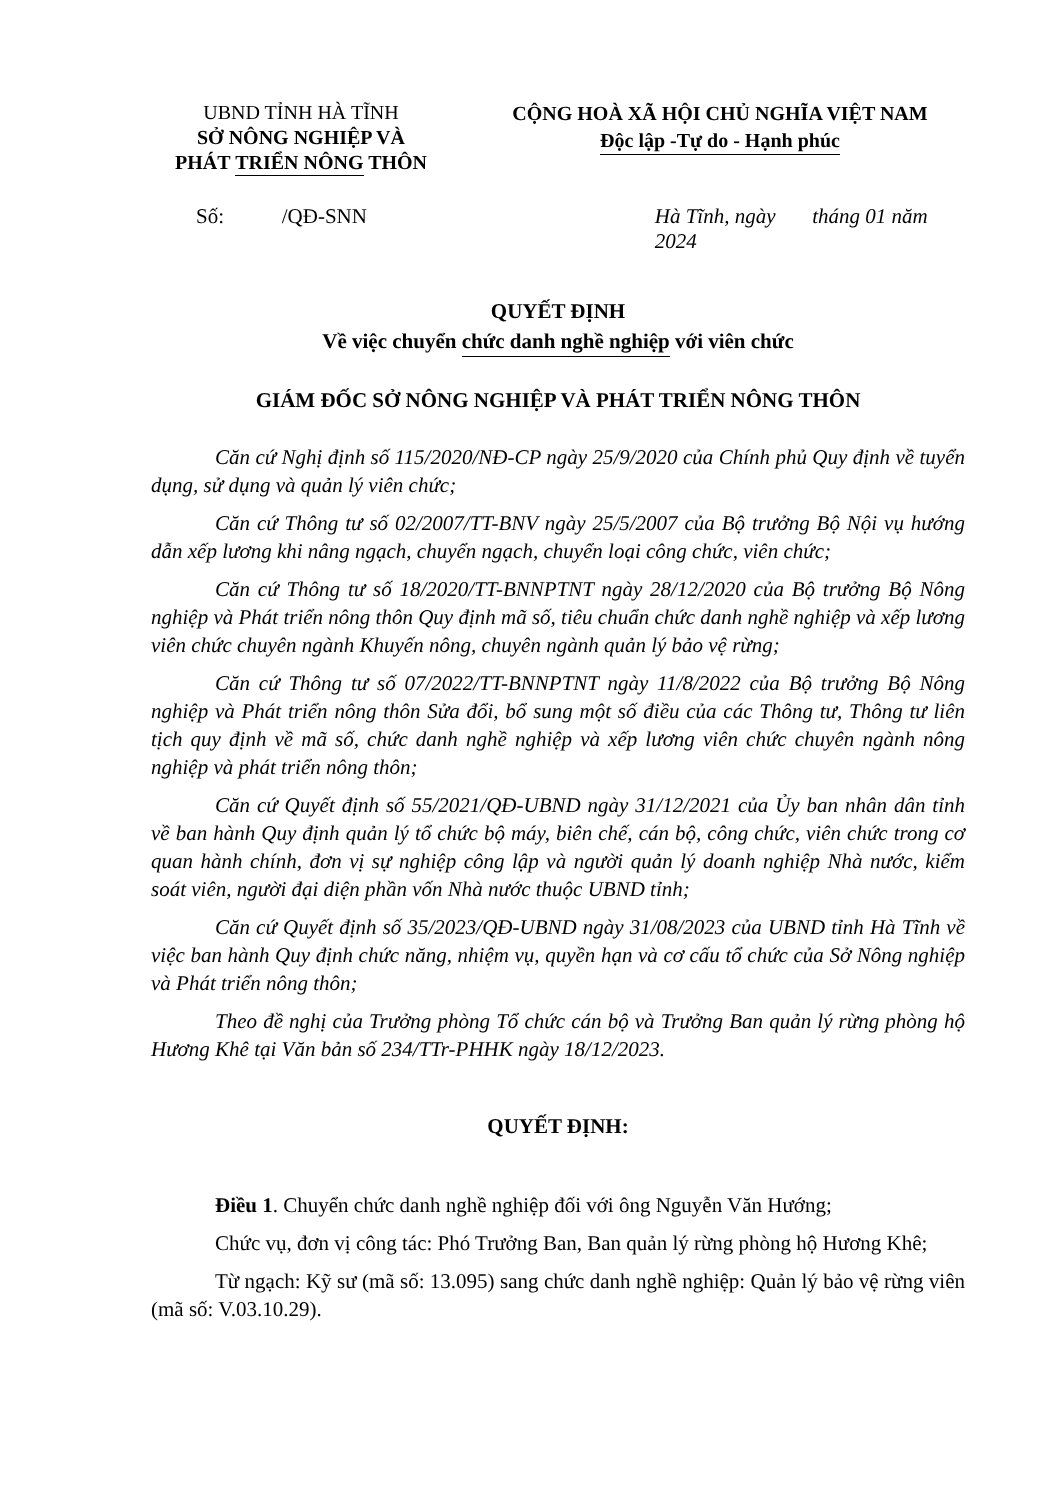UBND TỈNH HÀ TĨNH
SỞ NÔNG NGHIỆP VÀ
PHÁT TRIỂN NÔNG THÔN
CỘNG HOÀ XÃ HỘI CHỦ NGHĨA VIỆT NAM
Độc lập -Tự do - Hạnh phúc
Số: /QĐ-SNN Hà Tĩnh, ngày tháng 01 năm 2024
QUYẾT ĐỊNH
Về việc chuyển chức danh nghề nghiệp với viên chức
GIÁM ĐỐC SỞ NÔNG NGHIỆP VÀ PHÁT TRIỂN NÔNG THÔN
Căn cứ Nghị định số 115/2020/NĐ-CP ngày 25/9/2020 của Chính phủ Quy định về tuyển dụng, sử dụng và quản lý viên chức;
Căn cứ Thông tư số 02/2007/TT-BNV ngày 25/5/2007 của Bộ trưởng Bộ Nội vụ hướng dẫn xếp lương khi nâng ngạch, chuyển ngạch, chuyển loại công chức, viên chức;
Căn cứ Thông tư số 18/2020/TT-BNNPTNT ngày 28/12/2020 của Bộ trưởng Bộ Nông nghiệp và Phát triển nông thôn Quy định mã số, tiêu chuẩn chức danh nghề nghiệp và xếp lương viên chức chuyên ngành Khuyến nông, chuyên ngành quản lý bảo vệ rừng;
Căn cứ Thông tư số 07/2022/TT-BNNPTNT ngày 11/8/2022 của Bộ trưởng Bộ Nông nghiệp và Phát triển nông thôn Sửa đổi, bổ sung một số điều của các Thông tư, Thông tư liên tịch quy định về mã số, chức danh nghề nghiệp và xếp lương viên chức chuyên ngành nông nghiệp và phát triển nông thôn;
Căn cứ Quyết định số 55/2021/QĐ-UBND ngày 31/12/2021 của Ủy ban nhân dân tỉnh về ban hành Quy định quản lý tổ chức bộ máy, biên chế, cán bộ, công chức, viên chức trong cơ quan hành chính, đơn vị sự nghiệp công lập và người quản lý doanh nghiệp Nhà nước, kiểm soát viên, người đại diện phần vốn Nhà nước thuộc UBND tỉnh;
Căn cứ Quyết định số 35/2023/QĐ-UBND ngày 31/08/2023 của UBND tỉnh Hà Tĩnh về việc ban hành Quy định chức năng, nhiệm vụ, quyền hạn và cơ cấu tổ chức của Sở Nông nghiệp và Phát triển nông thôn;
Theo đề nghị của Trưởng phòng Tổ chức cán bộ và Trưởng Ban quản lý rừng phòng hộ Hương Khê tại Văn bản số 234/TTr-PHHK ngày 18/12/2023.
QUYẾT ĐỊNH:
Điều 1. Chuyển chức danh nghề nghiệp đối với ông Nguyễn Văn Hướng;
Chức vụ, đơn vị công tác: Phó Trưởng Ban, Ban quản lý rừng phòng hộ Hương Khê;
Từ ngạch: Kỹ sư (mã số: 13.095) sang chức danh nghề nghiệp: Quản lý bảo vệ rừng viên (mã số: V.03.10.29).